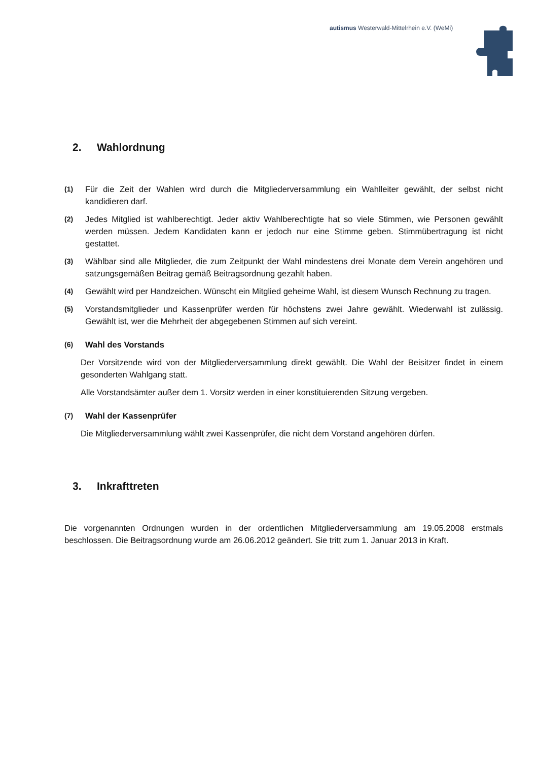autismus Westerwald-Mittelrhein e.V. (WeMi)
2. Wahlordnung
(1)
Für die Zeit der Wahlen wird durch die Mitgliederversammlung ein Wahlleiter gewählt, der selbst nicht kandidieren darf.
(2)
Jedes Mitglied ist wahlberechtigt. Jeder aktiv Wahlberechtigte hat so viele Stimmen, wie Personen gewählt werden müssen. Jedem Kandidaten kann er jedoch nur eine Stimme geben. Stimmübertragung ist nicht gestattet.
(3)
Wählbar sind alle Mitglieder, die zum Zeitpunkt der Wahl mindestens drei Monate dem Verein angehören und satzungsgemäßen Beitrag gemäß Beitragsordnung gezahlt haben.
(4)
Gewählt wird per Handzeichen. Wünscht ein Mitglied geheime Wahl, ist diesem Wunsch Rechnung zu tragen.
(5)
Vorstandsmitglieder und Kassenprüfer werden für höchstens zwei Jahre gewählt. Wiederwahl ist zulässig. Gewählt ist, wer die Mehrheit der abgegebenen Stimmen auf sich vereint.
(6)
Wahl des Vorstands
Der Vorsitzende wird von der Mitgliederversammlung direkt gewählt. Die Wahl der Beisitzer findet in einem gesonderten Wahlgang statt.
Alle Vorstandsämter außer dem 1. Vorsitz werden in einer konstituierenden Sitzung vergeben.
(7)
Wahl der Kassenprüfer
Die Mitgliederversammlung wählt zwei Kassenprüfer, die nicht dem Vorstand angehören dürfen.
3. Inkrafttreten
Die vorgenannten Ordnungen wurden in der ordentlichen Mitgliederversammlung am 19.05.2008 erstmals beschlossen. Die Beitragsordnung wurde am 26.06.2012 geändert. Sie tritt zum 1. Januar 2013 in Kraft.